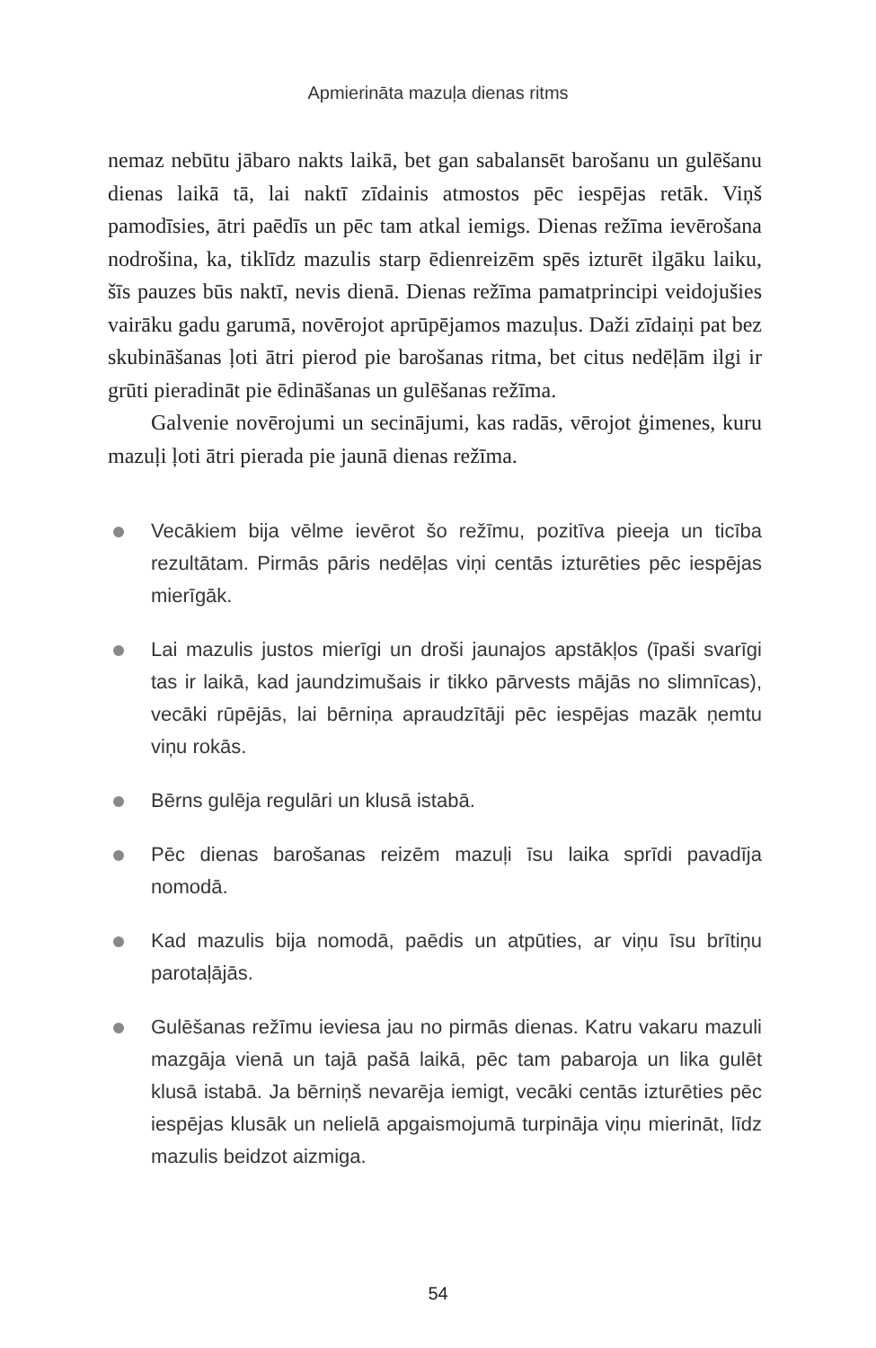Apmierināta mazuļa dienas ritms
nemaz nebūtu jābaro nakts laikā, bet gan sabalansēt barošanu un gulēšanu dienas laikā tā, lai naktī zīdainis atmostos pēc iespējas retāk. Viņš pamodīsies, ātri paēdīs un pēc tam atkal iemigs. Dienas režīma ievērošana nodrošina, ka, tiklīdz mazulis starp ēdienreizēm spēs izturēt ilgāku laiku, šīs pauzes būs naktī, nevis dienā. Dienas režīma pamatprincipi veidojušies vairāku gadu garumā, novērojot aprūpējamos mazuļus. Daži zīdaiņi pat bez skubināšanas ļoti ātri pierod pie barošanas ritma, bet citus nedēļām ilgi ir grūti pieradināt pie ēdināšanas un gulēšanas režīma.
Galvenie novērojumi un secinājumi, kas radās, vērojot ģimenes, kuru mazuļi ļoti ātri pierada pie jaunā dienas režīma.
Vecākiem bija vēlme ievērot šo režīmu, pozitīva pieeja un ticība rezultātam. Pirmās pāris nedēļas viņi centās izturēties pēc iespējas mierīgāk.
Lai mazulis justos mierīgi un droši jaunajos apstākļos (īpaši svarīgi tas ir laikā, kad jaundzimušais ir tikko pārvests mājās no slimnīcas), vecāki rūpējās, lai bērniņa apraudzītāji pēc iespējas mazāk ņemtu viņu rokās.
Bērns gulēja regulāri un klusā istabā.
Pēc dienas barošanas reizēm mazuļi īsu laika sprīdi pavadīja nomodā.
Kad mazulis bija nomodā, paēdis un atpūties, ar viņu īsu brītiņu parotaļājās.
Gulēšanas režīmu ieviesa jau no pirmās dienas. Katru vakaru mazuli mazgāja vienā un tajā pašā laikā, pēc tam pabaroja un lika gulēt klusā istabā. Ja bērniņš nevarēja iemigt, vecāki centās izturēties pēc iespējas klusāk un nelielā apgaismojumā turpināja viņu mierināt, līdz mazulis beidzot aizmiga.
54